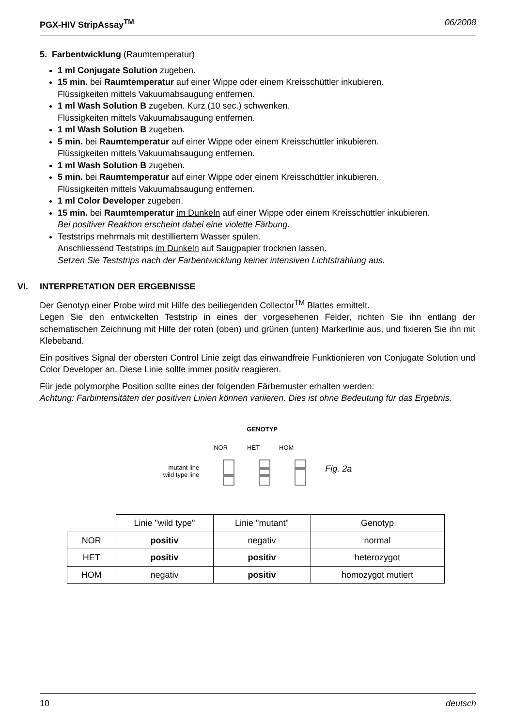PGX-HIV StripAssay<sup>TM</sup> 06/2008
5. Farbentwicklung (Raumtemperatur)
1 ml Conjugate Solution zugeben.
15 min. bei Raumtemperatur auf einer Wippe oder einem Kreisschüttler inkubieren.
Flüssigkeiten mittels Vakuumabsaugung entfernen.
1 ml Wash Solution B zugeben. Kurz (10 sec.) schwenken.
Flüssigkeiten mittels Vakuumabsaugung entfernen.
1 ml Wash Solution B zugeben.
5 min. bei Raumtemperatur auf einer Wippe oder einem Kreisschüttler inkubieren.
Flüssigkeiten mittels Vakuumabsaugung entfernen.
1 ml Wash Solution B zugeben.
5 min. bei Raumtemperatur auf einer Wippe oder einem Kreisschüttler inkubieren.
Flüssigkeiten mittels Vakuumabsaugung entfernen.
1 ml Color Developer zugeben.
15 min. bei Raumtemperatur im Dunkeln auf einer Wippe oder einem Kreisschüttler inkubieren.
Bei positiver Reaktion erscheint dabei eine violette Färbung.
Teststrips mehrmals mit destilliertem Wasser spülen.
Anschliessend Teststrips im Dunkeln auf Saugpapier trocknen lassen.
Setzen Sie Teststrips nach der Farbentwicklung keiner intensiven Lichtstrahlung aus.
VI. INTERPRETATION DER ERGEBNISSE
Der Genotyp einer Probe wird mit Hilfe des beiliegenden Collector<sup>TM</sup> Blattes ermittelt.
Legen Sie den entwickelten Teststrip in eines der vorgesehenen Felder, richten Sie ihn entlang der schematischen Zeichnung mit Hilfe der roten (oben) und grünen (unten) Markerlinie aus, und fixieren Sie ihn mit Klebeband.
Ein positives Signal der obersten Control Linie zeigt das einwandfreie Funktionieren von Conjugate Solution und Color Developer an. Diese Linie sollte immer positiv reagieren.
Für jede polymorphe Position sollte eines der folgenden Färbemuster erhalten werden:
Achtung: Farbintensitäten der positiven Linien können variieren. Dies ist ohne Bedeutung für das Ergebnis.
mutant line
wild type line
GENOTYP
NOR HET HOM
Fig. 2a
| | Linie "wild type" | Linie "mutant" | Genotyp |
| NOR | positiv | negativ | normal |
| HET | positiv | positiv | heterozygot |
| HOM | negativ | positiv | homozygot mutiert |
10 deutsch